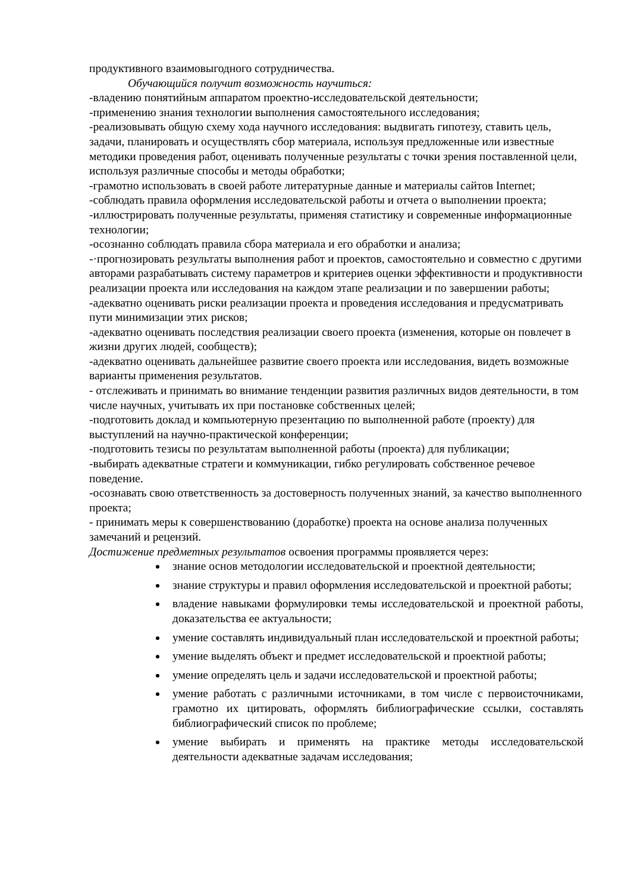продуктивного взаимовыгодного сотрудничества.
Обучающийся получит возможность научиться:
-владению понятийным аппаратом проектно-исследовательской деятельности;
-применению знания технологии выполнения самостоятельного исследования;
-реализовывать общую схему хода научного исследования: выдвигать гипотезу, ставить цель, задачи, планировать и осуществлять сбор материала, используя предложенные или известные методики проведения работ, оценивать полученные результаты с точки зрения поставленной цели, используя различные способы и методы обработки;
-грамотно использовать в своей работе литературные данные и материалы сайтов Internet;
-соблюдать правила оформления исследовательской работы и отчета о выполнении проекта;
-иллюстрировать полученные результаты, применяя статистику и современные информационные технологии;
-осознанно соблюдать правила сбора материала и его обработки и анализа;
-·прогнозировать результаты выполнения работ и проектов, самостоятельно и совместно с другими авторами разрабатывать систему параметров и критериев оценки эффективности и продуктивности реализации проекта или исследования на каждом этапе реализации и по завершении работы;
-адекватно оценивать риски реализации проекта и проведения исследования и предусматривать пути минимизации этих рисков;
-адекватно оценивать последствия реализации своего проекта (изменения, которые он повлечет в жизни других людей, сообществ);
-адекватно оценивать дальнейшее развитие своего проекта или исследования, видеть возможные варианты применения результатов.
- отслеживать и принимать во внимание тенденции развития различных видов деятельности, в том числе научных, учитывать их при постановке собственных целей;
-подготовить доклад и компьютерную презентацию по выполненной работе (проекту) для выступлений на научно-практической конференции;
-подготовить тезисы по результатам выполненной работы (проекта) для публикации;
-выбирать адекватные стратеги и коммуникации, гибко регулировать собственное речевое поведение.
-осознавать свою ответственность за достоверность полученных знаний, за качество выполненного проекта;
- принимать меры к совершенствованию (доработке) проекта на основе анализа полученных замечаний и рецензий.
Достижение предметных результатов освоения программы проявляется через:
знание основ методологии исследовательской и проектной деятельности;
знание структуры и правил оформления исследовательской и проектной работы;
владение навыками формулировки темы исследовательской и проектной работы, доказательства ее актуальности;
умение составлять индивидуальный план исследовательской и проектной работы;
умение выделять объект и предмет исследовательской и проектной работы;
умение определять цель и задачи исследовательской и проектной работы;
умение работать с различными источниками, в том числе с первоисточниками, грамотно их цитировать, оформлять библиографические ссылки, составлять библиографический список по проблеме;
умение выбирать и применять на практике методы исследовательской деятельности адекватные задачам исследования;